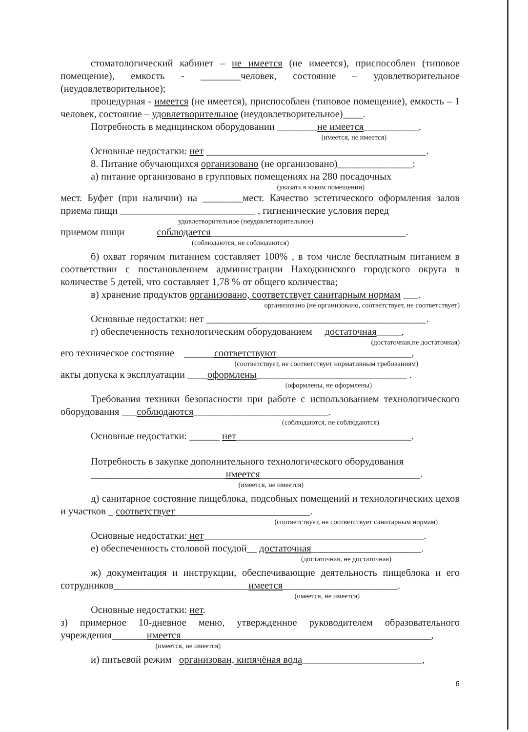стоматологический кабинет – не имеется (не имеется), приспособлен (типовое помещение), емкость - ________человек, состояние – удовлетворительное (неудовлетворительное);
процедурная - имеется (не имеется), приспособлен (типовое помещение), емкость – 1 человек, состояние – удовлетворительное (неудовлетворительное)____.
Потребность в медицинском оборудовании ________не имеется___________.
(имеется, не имеется)
Основные недостатки: нет ____________________________________________.
8. Питание обучающихся организовано (не организовано)_______________:
а) питание организовано в групповых помещениях на 280 посадочных
(указать в каком помещении)
мест. Буфет (при наличии) на ________мест. Качество эстетического оформления залов приема пищи ___________________________ , гигиенические условия перед
удовлетворительное (неудовлетворительное)
приемом пищи соблюдается_______________________________________.
(соблюдаются, не соблюдаются)
б) охват горячим питанием составляет 100% , в том числе бесплатным питанием в соответствии с постановлением администрации Находкинского городского округа в количестве 5 детей, что составляет 1,78 % от общего количества;
в) хранение продуктов организовано, соответствует санитарным нормам ___.
организовано (не организовано, соответствует, не соответствует)
Основные недостатки: нет ____________________________________________.
г) обеспеченность технологическим оборудованием достаточная_____,
(достаточная,не достаточная)
его техническое состояние ______соответствуют___________________________,
(соответствует, не соответствует нормативным требованиям)
акты допуска к эксплуатации ____оформлены______________________________ .
(оформлены, не оформлены)
Требования техники безопасности при работе с использованием технологического оборудования ___соблюдаются___________________________.
(соблюдаются, не соблюдаются)
Основные недостатки: ______ нет___________________________________.
Потребность в закупке дополнительного технологического оборудования
___________________________имеется________________________________.
(имеется, не имеется)
д) санитарное состояние пищеблока, подсобных помещений и технологических цехов и участков _ соответствует___________________________.
(соответствует, не соответствует санитарным нормам)
Основные недостатки: нет____________________________________________.
е) обеспеченность столовой посудой__ достаточная______________________.
(достаточная, не достаточная)
ж) документация и инструкции, обеспечивающие деятельность пищеблока и его сотрудников___________________________имеется_______________________.
(имеется, не имеется)
Основные недостатки: нет.
з) примерное 10-дневное меню, утвержденное руководителем образовательного учреждения_______имеется__________________________________________________,
(имеется, не имеется)
и) питьевой режим организован, кипячёная вода________________________,
6